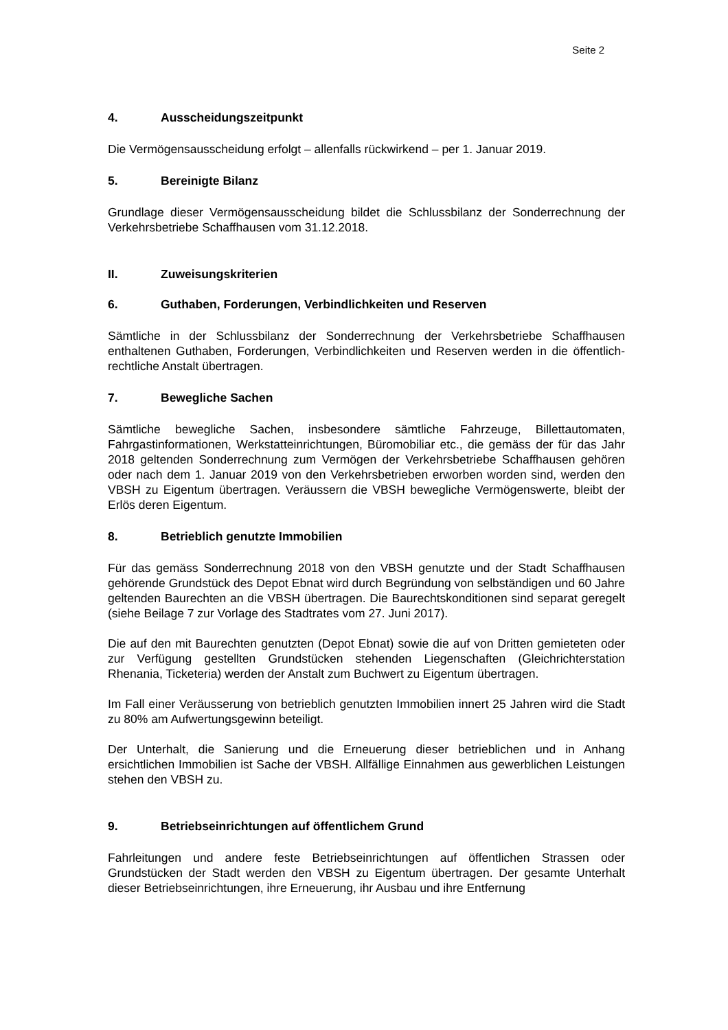Seite 2
4. Ausscheidungszeitpunkt
Die Vermögensausscheidung erfolgt – allenfalls rückwirkend – per 1. Januar 2019.
5. Bereinigte Bilanz
Grundlage dieser Vermögensausscheidung bildet die Schlussbilanz der Sonderrech­nung der Verkehrsbetriebe Schaffhausen vom 31.12.2018.
II. Zuweisungskriterien
6. Guthaben, Forderungen, Verbindlichkeiten und Reserven
Sämtliche in der Schlussbilanz der Sonderrechnung der Verkehrsbetriebe Schaffhau­sen enthaltenen Guthaben, Forderungen, Verbindlichkeiten und Reserven werden in die öffentlich-rechtliche Anstalt übertragen.
7. Bewegliche Sachen
Sämtliche bewegliche Sachen, insbesondere sämtliche Fahrzeuge, Billettautomaten, Fahrgastinformationen, Werkstatteinrichtungen, Büromobiliar etc., die gemäss der für das Jahr 2018 geltenden Sonderrechnung zum Vermögen der Verkehrsbetriebe Schaffhausen gehören oder nach dem 1. Januar 2019 von den Verkehrsbetrieben er­worben worden sind, werden den VBSH zu Eigentum übertragen. Veräussern die VBSH bewegliche Vermögenswerte, bleibt der Erlös deren Eigentum.
8. Betrieblich genutzte Immobilien
Für das gemäss Sonderrechnung 2018 von den VBSH genutzte und der Stadt Schaff­hausen gehörende Grundstück des Depot Ebnat wird durch Begründung von selbstän­digen und 60 Jahre geltenden Baurechten an die VBSH übertragen. Die Baurechtskon­ditionen sind separat geregelt (siehe Beilage 7 zur Vorlage des Stadtrates vom 27. Juni 2017).
Die auf den mit Baurechten genutzten (Depot Ebnat) sowie die auf von Dritten gemie­teten oder zur Verfügung gestellten Grundstücken stehenden Liegenschaften (Gleich­richterstation Rhenania, Ticketeria) werden der Anstalt zum Buchwert zu Eigentum übertragen.
Im Fall einer Veräusserung von betrieblich genutzten Immobilien innert 25 Jahren wird die Stadt zu 80% am Aufwertungsgewinn beteiligt.
Der Unterhalt, die Sanierung und die Erneuerung dieser betrieblichen und in An­hang ersichtlichen Immobilien ist Sache der VBSH. Allfällige Einnahmen aus gewerbli­chen Leistungen stehen den VBSH zu.
9. Betriebseinrichtungen auf öffentlichem Grund
Fahrleitungen und andere feste Betriebseinrichtungen auf öffentlichen Strassen oder Grundstücken der Stadt werden den VBSH zu Eigentum übertragen. Der gesamte Un­terhalt dieser Betriebseinrichtungen, ihre Erneuerung, ihr Ausbau und ihre Entfernung